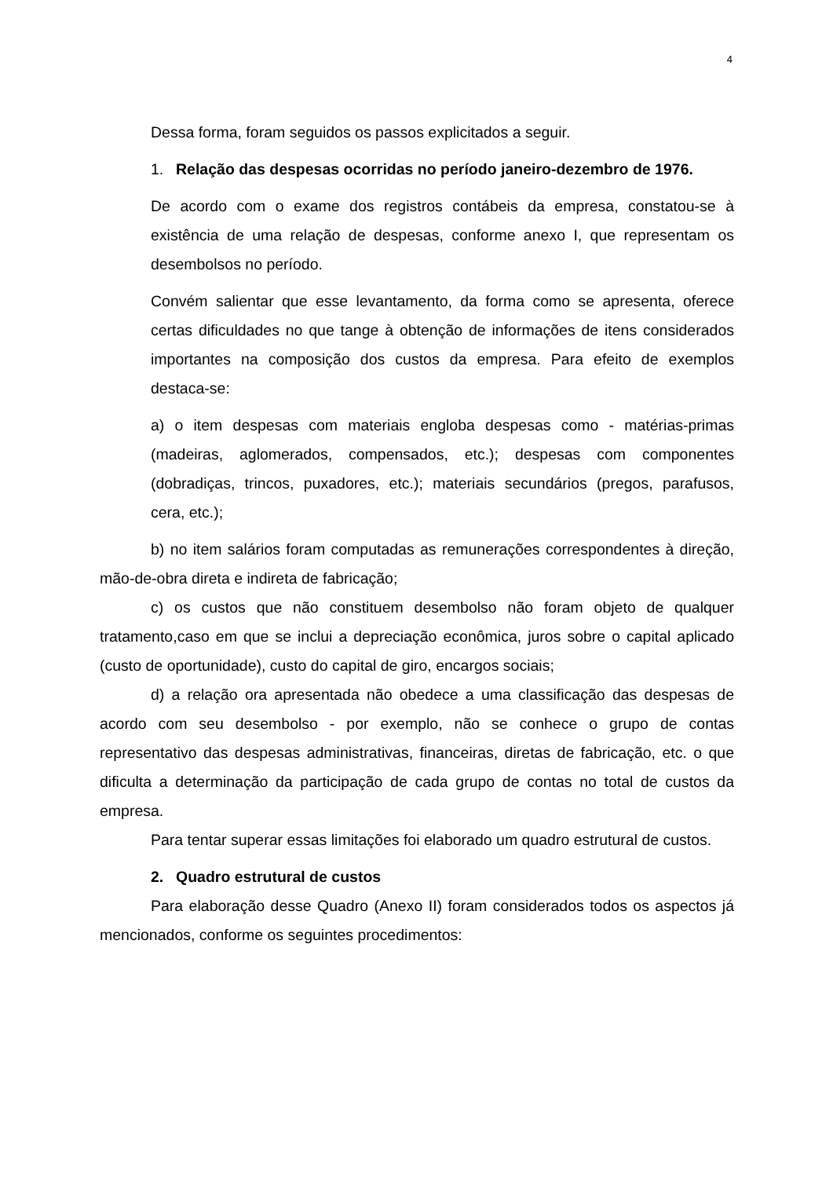4
Dessa forma, foram seguidos os passos explicitados a seguir.
1. Relação das despesas ocorridas no período janeiro-dezembro de 1976.
De acordo com o exame dos registros contábeis da empresa, constatou-se à existência de uma relação de despesas, conforme anexo I, que representam os desembolsos no período.
Convém salientar que esse levantamento, da forma como se apresenta, oferece certas dificuldades no que tange à obtenção de informações de itens considerados importantes na composição dos custos da empresa. Para efeito de exemplos destaca-se:
a) o item despesas com materiais engloba despesas como - matérias-primas (madeiras, aglomerados, compensados, etc.); despesas com componentes (dobradiças, trincos, puxadores, etc.); materiais secundários (pregos, parafusos, cera, etc.);
b) no item salários foram computadas as remunerações correspondentes à direção, mão-de-obra direta e indireta de fabricação;
c) os custos que não constituem desembolso não foram objeto de qualquer tratamento,caso em que se inclui a depreciação econômica, juros sobre o capital aplicado (custo de oportunidade), custo do capital de giro, encargos sociais;
d) a relação ora apresentada não obedece a uma classificação das despesas de acordo com seu desembolso - por exemplo, não se conhece o grupo de contas representativo das despesas administrativas, financeiras, diretas de fabricação, etc. o que dificulta a determinação da participação de cada grupo de contas no total de custos da empresa.
Para tentar superar essas limitações foi elaborado um quadro estrutural de custos.
2. Quadro estrutural de custos
Para elaboração desse Quadro (Anexo II) foram considerados todos os aspectos já mencionados, conforme os seguintes procedimentos: